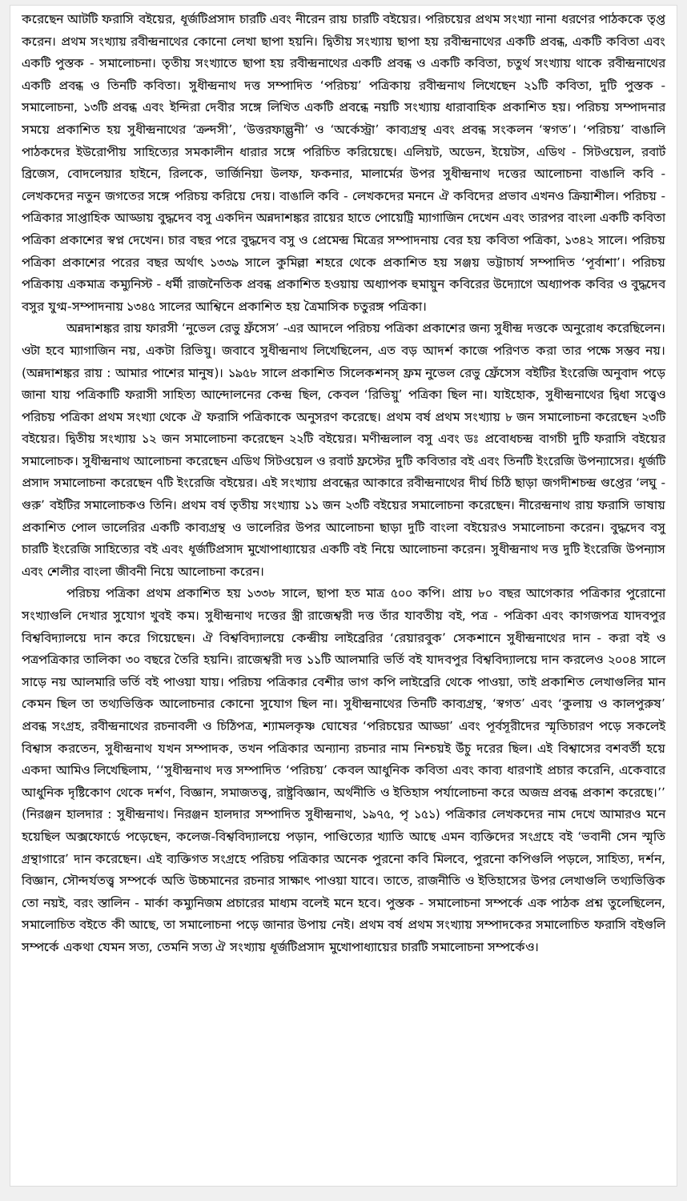করেছেন আটটি ফরাসি বইয়ের, ধূর্জটিপ্রসাদ চারটি এবং নীরেন রায় চারটি বইয়ের। পরিচয়ের প্রথম সংখ্যা নানা ধরণের পাঠককে তৃপ্ত করেন। প্রথম সংখ্যায় রবীন্দ্রনাথের কোনো লেখা ছাপা হয়নি। দ্বিতীয় সংখ্যায় ছাপা হয় রবীন্দ্রনাথের একটি প্রবন্ধ, একটি কবিতা এবং একটি পুস্তক - সমালোচনা। তৃতীয় সংখ্যাতে ছাপা হয় রবীন্দ্রনাথের একটি প্রবন্ধ ও একটি কবিতা, চতুর্থ সংখ্যায় থাকে রবীন্দ্রনাথের একটি প্রবন্ধ ও তিনটি কবিতা। সুধীন্দ্রনাথ দত্ত সম্পাদিত ‘পরিচয়’ পত্রিকায় রবীন্দ্রনাথ লিখেছেন ২১টি কবিতা, দুটি পুস্তক - সমালোচনা, ১৩টি প্রবন্ধ এবং ইন্দিরা দেবীর সঙ্গে লিখিত একটি প্রবন্ধে নয়টি সংখ্যায় ধারাবাহিক প্রকাশিত হয়। পরিচয় সম্পাদনার সময়ে প্রকাশিত হয় সুধীন্দ্রনাথের ‘ক্রন্দসী’, ‘উত্তরফাল্গুনী’ ও ‘অর্কেস্ট্রা’ কাব্যগ্রন্থ এবং প্রবন্ধ সংকলন ‘স্বগত’। ‘পরিচয়’ বাঙালি পাঠকদের ইউরোপীয় সাহিত্যের সমকালীন ধারার সঙ্গে পরিচিত করিয়েছে। এলিয়ট, অডেন, ইয়েটস, এডিথ - সিটওয়েল, রবার্ট ব্রিজেস, বোদলেয়ার হাইনে, রিলকে, ভার্জিনিয়া উলফ, ফকনার, মালার্মের উপর সুধীন্দ্রনাথ দত্তের আলোচনা বাঙালি কবি - লেখকদের নতুন জগতের সঙ্গে পরিচয় করিয়ে দেয়। বাঙালি কবি - লেখকদের মননে ঐ কবিদের প্রভাব এখনও ক্রিয়াশীল। পরিচয় - পত্রিকার সাপ্তাহিক আড্ডায় বুদ্ধদেব বসু একদিন অন্নদাশঙ্কর রায়ের হাতে পোয়েট্রি ম্যাগাজিন দেখেন এবং তারপর বাংলা একটি কবিতা পত্রিকা প্রকাশের স্বপ্ন দেখেন। চার বছর পরে বুদ্ধদেব বসু ও প্রেমেন্দ্র মিত্রের সম্পাদনায় বের হয় কবিতা পত্রিকা, ১৩৪২ সালে। পরিচয় পত্রিকা প্রকাশের পরের বছর অর্থাৎ ১৩৩৯ সালে কুমিল্লা শহরে থেকে প্রকাশিত হয় সঞ্জয় ভট্টাচার্য সম্পাদিত ‘পূর্বাশা’। পরিচয় পত্রিকায় একমাত্র কম্যুনিস্ট - ধর্মী রাজনৈতিক প্রবন্ধ প্রকাশিত হওয়ায় অধ্যাপক হুমায়ুন কবিরের উদ্যোগে অধ্যাপক কবির ও বুদ্ধদেব বসুর যুগ্ম-সম্পাদনায় ১৩৪৫ সালের আশ্বিনে প্রকাশিত হয় ত্রৈমাসিক চতুরঙ্গ পত্রিকা।
অন্নদাশঙ্কর রায় ফারসী ‘নুভেল রেভু ফ্রঁসেস’ -এর আদলে পরিচয় পত্রিকা প্রকাশের জন্য সুধীন্দ্র দত্তকে অনুরোধ করেছিলেন। ওটা হবে ম্যাগাজিন নয়, একটা রিভিয়ু। জবাবে সুধীন্দ্রনাথ লিখেছিলেন, এত বড় আদর্শ কাজে পরিণত করা তার পক্ষে সম্ভব নয়। (অন্নদাশঙ্কর রায় : আমার পাশের মানুষ)। ১৯৫৮ সালে প্রকাশিত সিলেকশনস্ ফ্রম নুভেল রেভু ফ্রেঁসেস বইটির ইংরেজি অনুবাদ পড়ে জানা যায় পত্রিকাটি ফরাসী সাহিত্য আন্দোলনের কেন্দ্র ছিল, কেবল ‘রিভিয়ু’ পত্রিকা ছিল না। যাইহোক, সুধীন্দ্রনাথের দ্বিধা সত্ত্বেও পরিচয় পত্রিকা প্রথম সংখ্যা থেকে ঐ ফরাসি পত্রিকাকে অনুসরণ করেছে। প্রথম বর্ষ প্রথম সংখ্যায় ৮ জন সমালোচনা করেছেন ২৩টি বইয়ের। দ্বিতীয় সংখ্যায় ১২ জন সমালোচনা করেছেন ২২টি বইয়ের। মণীন্দ্রলাল বসু এবং ডঃ প্রবোধচন্দ্র বাগচী দুটি ফরাসি বইয়ের সমালোচক। সুধীন্দ্রনাথ আলোচনা করেছেন এডিথ সিটওয়েল ও রবার্ট ফ্রস্টের দুটি কবিতার বই এবং তিনটি ইংরেজি উপন্যাসের। ধূর্জটি প্রসাদ সমালোচনা করেছেন ৭টি ইংরেজি বইয়ের। এই সংখ্যায় প্রবন্ধের আকারে রবীন্দ্রনাথের দীর্ঘ চিঠি ছাড়া জগদীশচন্দ্র গুপ্তের ‘লঘু - গুরু’ বইটির সমালোচকও তিনি। প্রথম বর্ষ তৃতীয় সংখ্যায় ১১ জন ২৩টি বইয়ের সমালোচনা করেছেন। নীরেন্দ্রনাথ রায় ফরাসি ভাষায় প্রকাশিত পোল ভালেরির একটি কাব্যগ্রন্থ ও ভালেরির উপর আলোচনা ছাড়া দুটি বাংলা বইয়েরও সমালোচনা করেন। বুদ্ধদেব বসু চারটি ইংরেজি সাহিত্যের বই এবং ধূর্জটিপ্রসাদ মুখোপাধ্যায়ের একটি বই নিয়ে আলোচনা করেন। সুধীন্দ্রনাথ দত্ত দুটি ইংরেজি উপন্যাস এবং শেলীর বাংলা জীবনী নিয়ে আলোচনা করেন।
পরিচয় পত্রিকা প্রথম প্রকাশিত হয় ১৩৩৮ সালে, ছাপা হত মাত্র ৫০০ কপি। প্রায় ৮০ বছর আগেকার পত্রিকার পুরোনো সংখ্যাগুলি দেখার সুযোগ খুবই কম। সুধীন্দ্রনাথ দত্তের স্ত্রী রাজেশ্বরী দত্ত তাঁর যাবতীয় বই, পত্র - পত্রিকা এবং কাগজপত্র যাদবপুর বিশ্ববিদ্যালয়ে দান করে গিয়েছেন। ঐ বিশ্ববিদ্যালয়ে কেন্দ্রীয় লাইব্রেরির ‘রেয়ারবুক’ সেকশানে সুধীন্দ্রনাথের দান - করা বই ও পত্রপত্রিকার তালিকা ৩০ বছরে তৈরি হয়নি। রাজেশ্বরী দত্ত ১১টি আলমারি ভর্তি বই যাদবপুর বিশ্ববিদ্যালয়ে দান করলেও ২০০৪ সালে সাড়ে নয় আলমারি ভর্তি বই পাওয়া যায়। পরিচয় পত্রিকার বেশীর ভাগ কপি লাইব্রেরি থেকে পাওয়া, তাই প্রকাশিত লেখাগুলির মান কেমন ছিল তা তথ্যভিত্তিক আলোচনার কোনো সুযোগ ছিল না। সুধীন্দ্রনাথের তিনটি কাব্যগ্রন্থ, ‘স্বগত’ এবং ‘কুলায় ও কালপুরুষ’ প্রবন্ধ সংগ্রহ, রবীন্দ্রনাথের রচনাবলী ও চিঠিপত্র, শ্যামলকৃষ্ণ ঘোষের ‘পরিচয়ের আড্ডা’ এবং পূর্বসূরীদের স্মৃতিচারণ পড়ে সকলেই বিশ্বাস করতেন, সুধীন্দ্রনাথ যখন সম্পাদক, তখন পত্রিকার অন্যান্য রচনার নাম নিশ্চয়ই উঁচু দরের ছিল। এই বিশ্বাসের বশবর্তী হয়ে একদা আমিও লিখেছিলাম, ‘‘সুধীন্দ্রনাথ দত্ত সম্পাদিত ‘পরিচয়’ কেবল আধুনিক কবিতা এবং কাব্য ধারণাই প্রচার করেনি, একেবারে আধুনিক দৃষ্টিকোণ থেকে দর্শণ, বিজ্ঞান, সমাজতত্ত্ব, রাষ্ট্রবিজ্ঞান, অর্থনীতি ও ইতিহাস পর্যালোচনা করে অজস্র প্রবন্ধ প্রকাশ করেছে।’’ (নিরঞ্জন হালদার : সুধীন্দ্রনাথ। নিরঞ্জন হালদার সম্পাদিত সুধীন্দ্রনাথ, ১৯৭৫, পৃ ১৫১) পত্রিকার লেখকদের নাম দেখে আমারও মনে হয়েছিল অক্সফোর্ডে পড়েছেন, কলেজ-বিশ্ববিদ্যালয়ে পড়ান, পাণ্ডিত্যের খ্যাতি আছে এমন ব্যক্তিদের সংগ্রহে বই ‘ভবানী সেন স্মৃতি গ্রন্থাগারে’ দান করেছেন। এই ব্যক্তিগত সংগ্রহে পরিচয় পত্রিকার অনেক পুরনো কবি মিলবে, পুরনো কপিগুলি পড়লে, সাহিত্য, দর্শন, বিজ্ঞান, সৌন্দর্যতত্ত্ব সম্পর্কে অতি উচ্চমানের রচনার সাক্ষাৎ পাওয়া যাবে। তাতে, রাজনীতি ও ইতিহাসের উপর লেখাগুলি তথ্যভিত্তিক তো নয়ই, বরং স্তালিন - মার্কা কম্যুনিজম প্রচারের মাধ্যম বলেই মনে হবে। পুস্তক - সমালোচনা সম্পর্কে এক পাঠক প্রশ্ন তুলেছিলেন, সমালোচিত বইতে কী আছে, তা সমালোচনা পড়ে জানার উপায় নেই। প্রথম বর্ষ প্রথম সংখ্যায় সম্পাদকের সমালোচিত ফরাসি বইগুলি সম্পর্কে একথা যেমন সত্য, তেমনি সত্য ঐ সংখ্যায় ধূর্জটিপ্রসাদ মুখোপাধ্যায়ের চারটি সমালোচনা সম্পর্কেও।